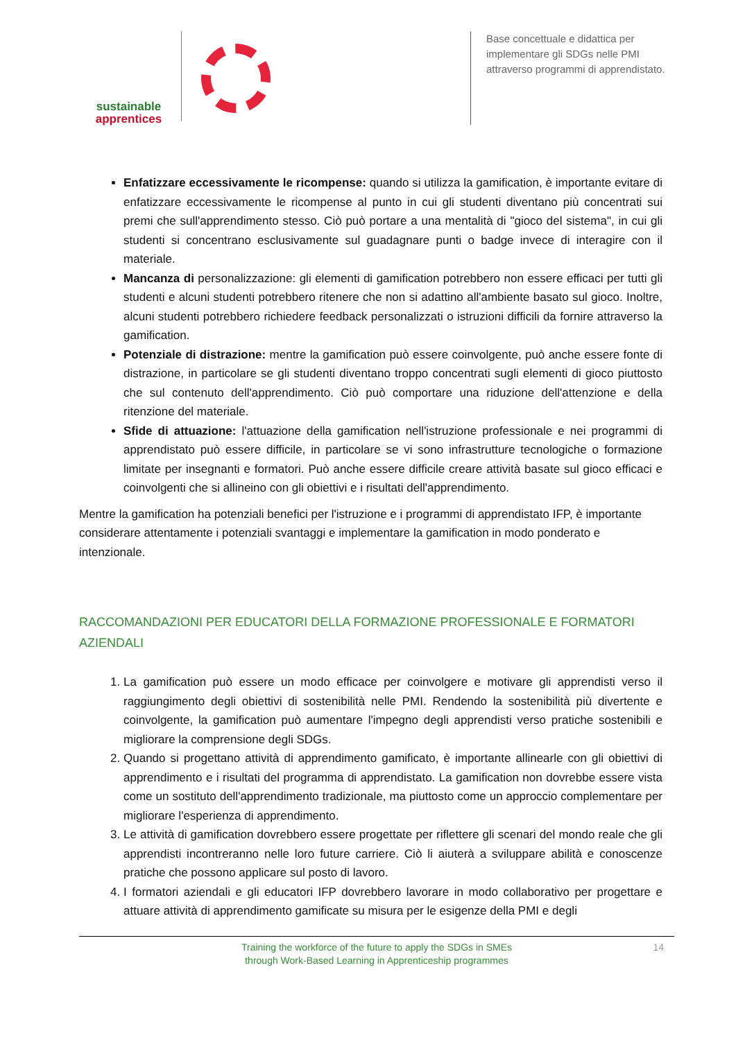sustainable
apprentices
Base concettuale e didattica per implementare gli SDGs nelle PMI attraverso programmi di apprendistato.
Enfatizzare eccessivamente le ricompense: quando si utilizza la gamification, è importante evitare di enfatizzare eccessivamente le ricompense al punto in cui gli studenti diventano più concentrati sui premi che sull'apprendimento stesso. Ciò può portare a una mentalità di "gioco del sistema", in cui gli studenti si concentrano esclusivamente sul guadagnare punti o badge invece di interagire con il materiale.
Mancanza di personalizzazione: gli elementi di gamification potrebbero non essere efficaci per tutti gli studenti e alcuni studenti potrebbero ritenere che non si adattino all'ambiente basato sul gioco. Inoltre, alcuni studenti potrebbero richiedere feedback personalizzati o istruzioni difficili da fornire attraverso la gamification.
Potenziale di distrazione: mentre la gamification può essere coinvolgente, può anche essere fonte di distrazione, in particolare se gli studenti diventano troppo concentrati sugli elementi di gioco piuttosto che sul contenuto dell'apprendimento. Ciò può comportare una riduzione dell'attenzione e della ritenzione del materiale.
Sfide di attuazione: l'attuazione della gamification nell'istruzione professionale e nei programmi di apprendistato può essere difficile, in particolare se vi sono infrastrutture tecnologiche o formazione limitate per insegnanti e formatori. Può anche essere difficile creare attività basate sul gioco efficaci e coinvolgenti che si allineino con gli obiettivi e i risultati dell'apprendimento.
Mentre la gamification ha potenziali benefici per l'istruzione e i programmi di apprendistato IFP, è importante considerare attentamente i potenziali svantaggi e implementare la gamification in modo ponderato e intenzionale.
RACCOMANDAZIONI PER EDUCATORI DELLA FORMAZIONE PROFESSIONALE E FORMATORI AZIENDALI
1. La gamification può essere un modo efficace per coinvolgere e motivare gli apprendisti verso il raggiungimento degli obiettivi di sostenibilità nelle PMI. Rendendo la sostenibilità più divertente e coinvolgente, la gamification può aumentare l'impegno degli apprendisti verso pratiche sostenibili e migliorare la comprensione degli SDGs.
2. Quando si progettano attività di apprendimento gamificato, è importante allinearle con gli obiettivi di apprendimento e i risultati del programma di apprendistato. La gamification non dovrebbe essere vista come un sostituto dell'apprendimento tradizionale, ma piuttosto come un approccio complementare per migliorare l'esperienza di apprendimento.
3. Le attività di gamification dovrebbero essere progettate per riflettere gli scenari del mondo reale che gli apprendisti incontreranno nelle loro future carriere. Ciò li aiuterà a sviluppare abilità e conoscenze pratiche che possono applicare sul posto di lavoro.
4. I formatori aziendali e gli educatori IFP dovrebbero lavorare in modo collaborativo per progettare e attuare attività di apprendimento gamificate su misura per le esigenze della PMI e degli
Training the workforce of the future to apply the SDGs in SMEs
through Work-Based Learning in Apprenticeship programmes
14